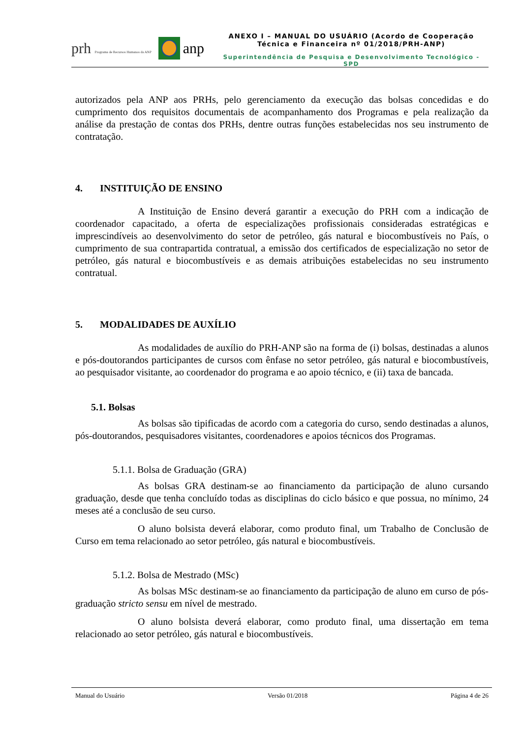prh Programa de Recursos Humanos da ANP
anp
ANEXO I – MANUAL DO USUÁRIO (Acordo de Cooperação
Técnica e Financeira nº 01/2018/PRH-ANP)
Superintendência de Pesquisa e Desenvolvimento Tecnológico - SPD
autorizados pela ANP aos PRHs, pelo gerenciamento da execução das bolsas concedidas e do cumprimento dos requisitos documentais de acompanhamento dos Programas e pela realização da análise da prestação de contas dos PRHs, dentre outras funções estabelecidas nos seu instrumento de contratação.
4. INSTITUIÇÃO DE ENSINO
A Instituição de Ensino deverá garantir a execução do PRH com a indicação de coordenador capacitado, a oferta de especializações profissionais consideradas estratégicas e imprescindíveis ao desenvolvimento do setor de petróleo, gás natural e biocombustíveis no País, o cumprimento de sua contrapartida contratual, a emissão dos certificados de especialização no setor de petróleo, gás natural e biocombustíveis e as demais atribuições estabelecidas no seu instrumento contratual.
5. MODALIDADES DE AUXÍLIO
As modalidades de auxílio do PRH-ANP são na forma de (i) bolsas, destinadas a alunos e pós-doutorandos participantes de cursos com ênfase no setor petróleo, gás natural e biocombustíveis, ao pesquisador visitante, ao coordenador do programa e ao apoio técnico, e (ii) taxa de bancada.
5.1. Bolsas
As bolsas são tipificadas de acordo com a categoria do curso, sendo destinadas a alunos, pós-doutorandos, pesquisadores visitantes, coordenadores e apoios técnicos dos Programas.
5.1.1. Bolsa de Graduação (GRA)
As bolsas GRA destinam-se ao financiamento da participação de aluno cursando graduação, desde que tenha concluído todas as disciplinas do ciclo básico e que possua, no mínimo, 24 meses até a conclusão de seu curso.
O aluno bolsista deverá elaborar, como produto final, um Trabalho de Conclusão de Curso em tema relacionado ao setor petróleo, gás natural e biocombustíveis.
5.1.2. Bolsa de Mestrado (MSc)
As bolsas MSc destinam-se ao financiamento da participação de aluno em curso de pós-graduação stricto sensu em nível de mestrado.
O aluno bolsista deverá elaborar, como produto final, uma dissertação em tema relacionado ao setor petróleo, gás natural e biocombustíveis.
Manual do Usuário Versão 01/2018 Página 4 de 26